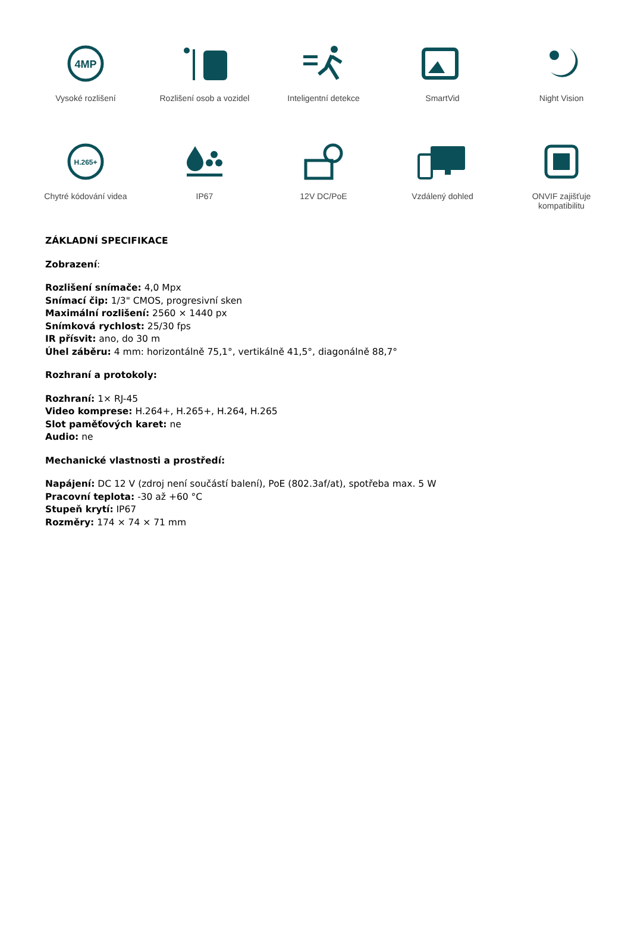4MP
Vysoké rozlišení
Rozlišení osob a vozidel
Inteligentní detekce
SmartVid
Night Vision
H.265+
Chytré kódování videa
IP67
12V DC/PoE
Vzdálený dohled
ONVIF zajišťuje
kompatibilitu
ZÁKLADNÍ SPECIFIKACE
Zobrazení:
Rozlišení snímače: 4,0 Mpx
Snímací čip: 1/3" CMOS, progresivní sken
Maximální rozlišení: 2560 × 1440 px
Snímková rychlost: 25/30 fps
IR přísvit: ano, do 30 m
Úhel záběru: 4 mm: horizontálně 75,1°, vertikálně 41,5°, diagonálně 88,7°
Rozhraní a protokoly:
Rozhraní: 1× RJ-45
Video komprese: H.264+, H.265+, H.264, H.265
Slot paměťových karet: ne
Audio: ne
Mechanické vlastnosti a prostředí:
Napájení: DC 12 V (zdroj není součástí balení), PoE (802.3af/at), spotřeba max. 5 W
Pracovní teplota: -30 až +60 °C
Stupeň krytí: IP67
Rozměry: 174 × 74 × 71 mm